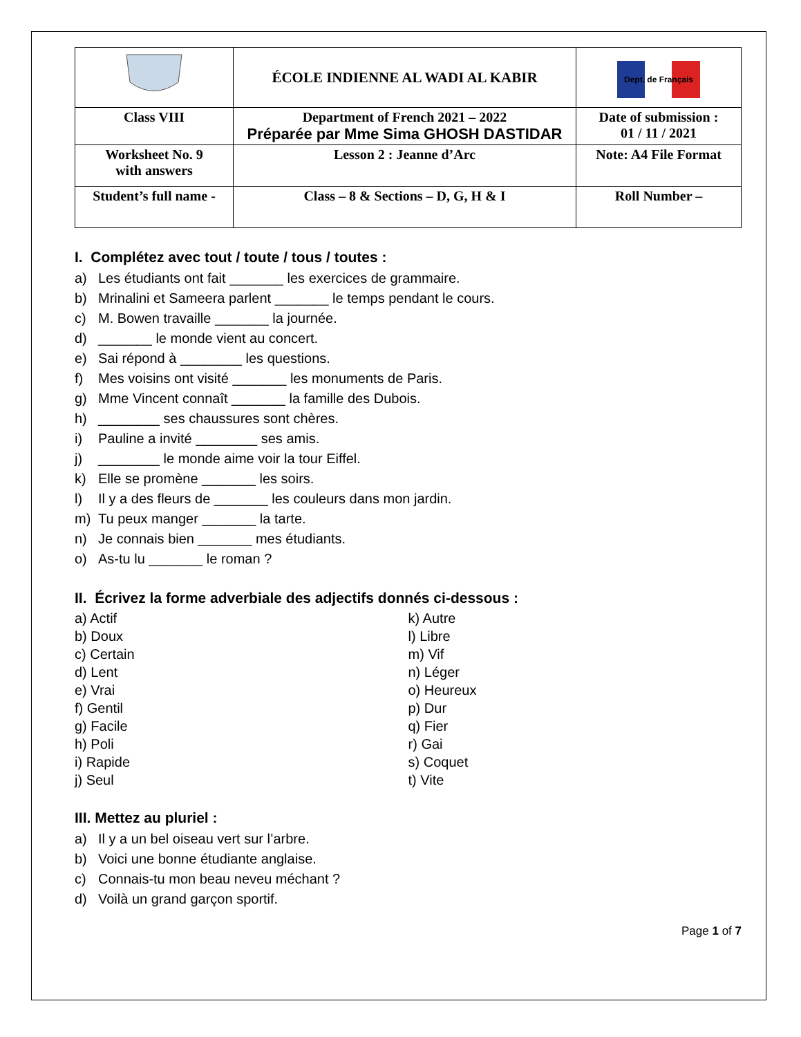| | ÉCOLE INDIENNE AL WADI AL KABIR | Dept. de Français |
| Class VIII | Department of French 2021 – 2022 Préparée par Mme Sima GHOSH DASTIDAR | Date of submission : 01 / 11 / 2021 |
| Worksheet No. 9 with answers | Lesson 2 : Jeanne d’Arc | Note: A4 File Format |
| Student’s full name - | Class – 8 & Sections – D, G, H & I | Roll Number – |
I. Complétez avec tout / toute / tous / toutes :
a) Les étudiants ont fait _______ les exercices de grammaire.
b) Mrinalini et Sameera parlent _______ le temps pendant le cours.
c) M. Bowen travaille _______ la journée.
d) _______ le monde vient au concert.
e) Sai répond à ________ les questions.
f) Mes voisins ont visité _______ les monuments de Paris.
g) Mme Vincent connaît _______ la famille des Dubois.
h) ________ ses chaussures sont chères.
i) Pauline a invité ________ ses amis.
j) ________ le monde aime voir la tour Eiffel.
k) Elle se promène _______ les soirs.
l) Il y a des fleurs de _______ les couleurs dans mon jardin.
m) Tu peux manger _______ la tarte.
n) Je connais bien _______ mes étudiants.
o) As-tu lu _______ le roman ?
II. Écrivez la forme adverbiale des adjectifs donnés ci-dessous :
a) Actif
b) Doux
c) Certain
d) Lent
e) Vrai
f) Gentil
g) Facile
h) Poli
i) Rapide
j) Seul
k) Autre
l) Libre
m) Vif
n) Léger
o) Heureux
p) Dur
q) Fier
r) Gai
s) Coquet
t) Vite
III. Mettez au pluriel :
a) Il y a un bel oiseau vert sur l’arbre.
b) Voici une bonne étudiante anglaise.
c) Connais-tu mon beau neveu méchant ?
d) Voilà un grand garçon sportif.
Page 1 of 7